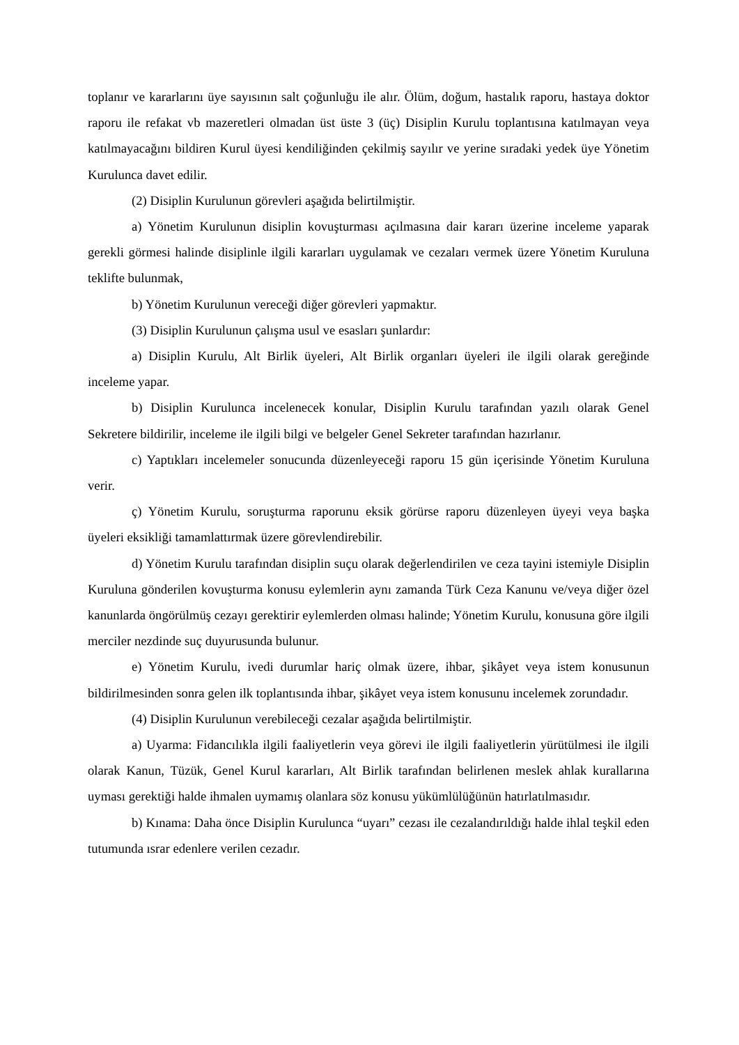toplanır ve kararlarını üye sayısının salt çoğunluğu ile alır. Ölüm, doğum, hastalık raporu, hastaya doktor raporu ile refakat vb mazeretleri olmadan üst üste 3 (üç) Disiplin Kurulu toplantısına katılmayan veya katılmayacağını bildiren Kurul üyesi kendiliğinden çekilmiş sayılır ve yerine sıradaki yedek üye Yönetim Kurulunca davet edilir.
(2) Disiplin Kurulunun görevleri aşağıda belirtilmiştir.
a) Yönetim Kurulunun disiplin kovuşturması açılmasına dair kararı üzerine inceleme yaparak gerekli görmesi halinde disiplinle ilgili kararları uygulamak ve cezaları vermek üzere Yönetim Kuruluna teklifte bulunmak,
b) Yönetim Kurulunun vereceği diğer görevleri yapmaktır.
(3) Disiplin Kurulunun çalışma usul ve esasları şunlardır:
a) Disiplin Kurulu, Alt Birlik üyeleri, Alt Birlik organları üyeleri ile ilgili olarak gereğinde inceleme yapar.
b) Disiplin Kurulunca incelenecek konular, Disiplin Kurulu tarafından yazılı olarak Genel Sekretere bildirilir, inceleme ile ilgili bilgi ve belgeler Genel Sekreter tarafından hazırlanır.
c) Yaptıkları incelemeler sonucunda düzenleyeceği raporu 15 gün içerisinde Yönetim Kuruluna verir.
ç) Yönetim Kurulu, soruşturma raporunu eksik görürse raporu düzenleyen üyeyi veya başka üyeleri eksikliği tamamlattırmak üzere görevlendirebilir.
d) Yönetim Kurulu tarafından disiplin suçu olarak değerlendirilen ve ceza tayini istemiyle Disiplin Kuruluna gönderilen kovuşturma konusu eylemlerin aynı zamanda Türk Ceza Kanunu ve/veya diğer özel kanunlarda öngörülmüş cezayı gerektirir eylemlerden olması halinde; Yönetim Kurulu, konusuna göre ilgili merciler nezdinde suç duyurusunda bulunur.
e) Yönetim Kurulu, ivedi durumlar hariç olmak üzere, ihbar, şikâyet veya istem konusunun bildirilmesinden sonra gelen ilk toplantısında ihbar, şikâyet veya istem konusunu incelemek zorundadır.
(4) Disiplin Kurulunun verebileceği cezalar aşağıda belirtilmiştir.
a) Uyarma: Fidancılıkla ilgili faaliyetlerin veya görevi ile ilgili faaliyetlerin yürütülmesi ile ilgili olarak Kanun, Tüzük, Genel Kurul kararları, Alt Birlik tarafından belirlenen meslek ahlak kurallarına uyması gerektiği halde ihmalen uymamış olanlara söz konusu yükümlülüğünün hatırlatılmasıdır.
b) Kınama: Daha önce Disiplin Kurulunca “uyarı” cezası ile cezalandırıldığı halde ihlal teşkil eden tutumunda ısrar edenlere verilen cezadır.